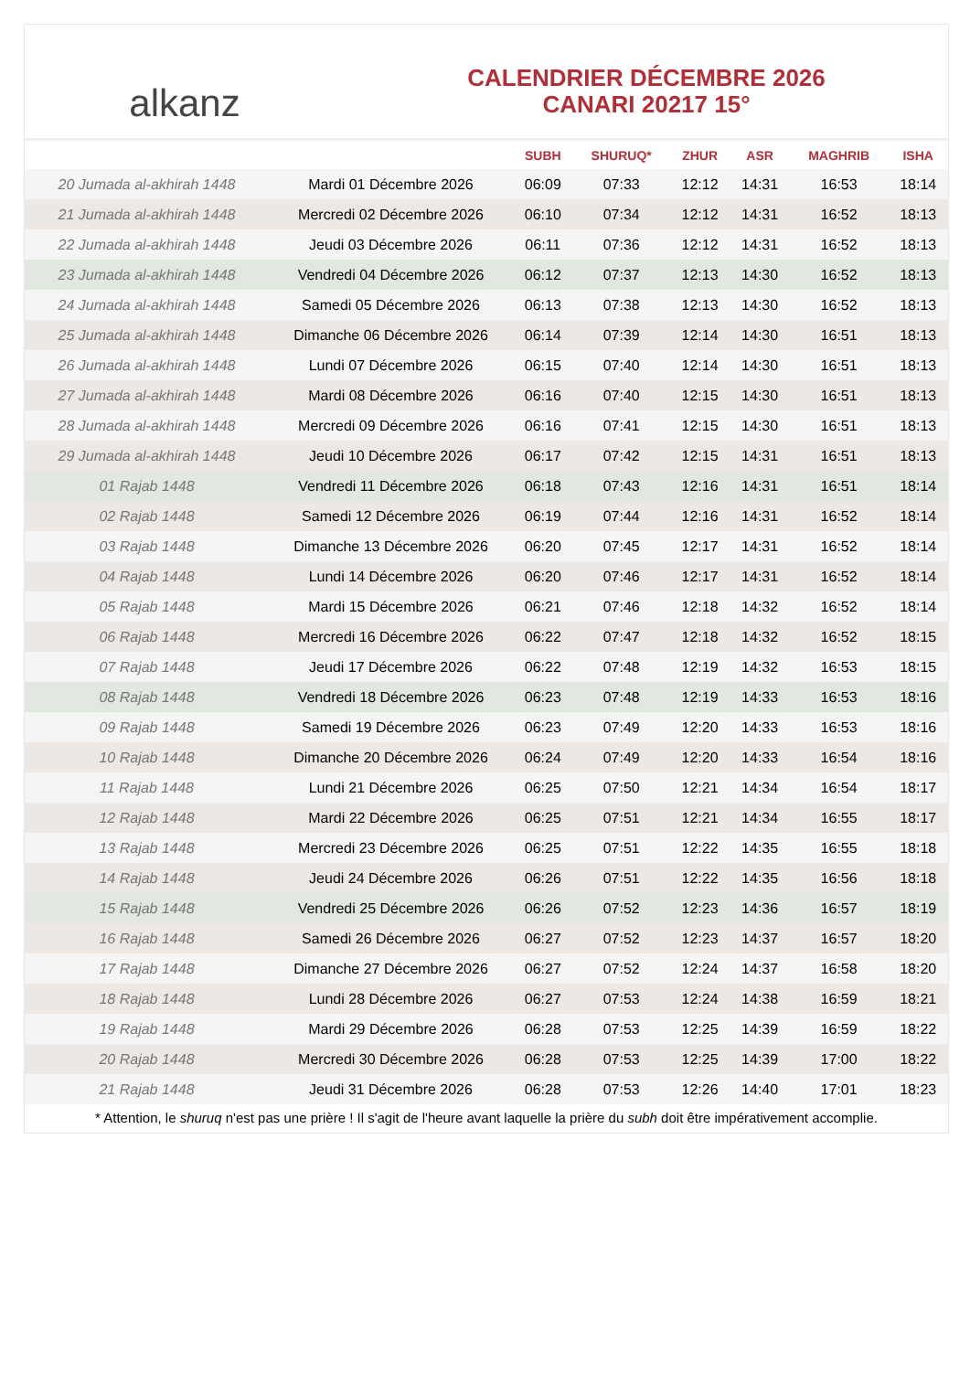alkanz
CALENDRIER DÉCEMBRE 2026
CANARI 20217 15°
| | | SUBH | SHURUQ* | ZHUR | ASR | MAGHRIB | ISHA |
| --- | --- | --- | --- | --- | --- | --- | --- |
| 20 Jumada al-akhirah 1448 | Mardi 01 Décembre 2026 | 06:09 | 07:33 | 12:12 | 14:31 | 16:53 | 18:14 |
| 21 Jumada al-akhirah 1448 | Mercredi 02 Décembre 2026 | 06:10 | 07:34 | 12:12 | 14:31 | 16:52 | 18:13 |
| 22 Jumada al-akhirah 1448 | Jeudi 03 Décembre 2026 | 06:11 | 07:36 | 12:12 | 14:31 | 16:52 | 18:13 |
| 23 Jumada al-akhirah 1448 | Vendredi 04 Décembre 2026 | 06:12 | 07:37 | 12:13 | 14:30 | 16:52 | 18:13 |
| 24 Jumada al-akhirah 1448 | Samedi 05 Décembre 2026 | 06:13 | 07:38 | 12:13 | 14:30 | 16:52 | 18:13 |
| 25 Jumada al-akhirah 1448 | Dimanche 06 Décembre 2026 | 06:14 | 07:39 | 12:14 | 14:30 | 16:51 | 18:13 |
| 26 Jumada al-akhirah 1448 | Lundi 07 Décembre 2026 | 06:15 | 07:40 | 12:14 | 14:30 | 16:51 | 18:13 |
| 27 Jumada al-akhirah 1448 | Mardi 08 Décembre 2026 | 06:16 | 07:40 | 12:15 | 14:30 | 16:51 | 18:13 |
| 28 Jumada al-akhirah 1448 | Mercredi 09 Décembre 2026 | 06:16 | 07:41 | 12:15 | 14:30 | 16:51 | 18:13 |
| 29 Jumada al-akhirah 1448 | Jeudi 10 Décembre 2026 | 06:17 | 07:42 | 12:15 | 14:31 | 16:51 | 18:13 |
| 01 Rajab 1448 | Vendredi 11 Décembre 2026 | 06:18 | 07:43 | 12:16 | 14:31 | 16:51 | 18:14 |
| 02 Rajab 1448 | Samedi 12 Décembre 2026 | 06:19 | 07:44 | 12:16 | 14:31 | 16:52 | 18:14 |
| 03 Rajab 1448 | Dimanche 13 Décembre 2026 | 06:20 | 07:45 | 12:17 | 14:31 | 16:52 | 18:14 |
| 04 Rajab 1448 | Lundi 14 Décembre 2026 | 06:20 | 07:46 | 12:17 | 14:31 | 16:52 | 18:14 |
| 05 Rajab 1448 | Mardi 15 Décembre 2026 | 06:21 | 07:46 | 12:18 | 14:32 | 16:52 | 18:14 |
| 06 Rajab 1448 | Mercredi 16 Décembre 2026 | 06:22 | 07:47 | 12:18 | 14:32 | 16:52 | 18:15 |
| 07 Rajab 1448 | Jeudi 17 Décembre 2026 | 06:22 | 07:48 | 12:19 | 14:32 | 16:53 | 18:15 |
| 08 Rajab 1448 | Vendredi 18 Décembre 2026 | 06:23 | 07:48 | 12:19 | 14:33 | 16:53 | 18:16 |
| 09 Rajab 1448 | Samedi 19 Décembre 2026 | 06:23 | 07:49 | 12:20 | 14:33 | 16:53 | 18:16 |
| 10 Rajab 1448 | Dimanche 20 Décembre 2026 | 06:24 | 07:49 | 12:20 | 14:33 | 16:54 | 18:16 |
| 11 Rajab 1448 | Lundi 21 Décembre 2026 | 06:25 | 07:50 | 12:21 | 14:34 | 16:54 | 18:17 |
| 12 Rajab 1448 | Mardi 22 Décembre 2026 | 06:25 | 07:51 | 12:21 | 14:34 | 16:55 | 18:17 |
| 13 Rajab 1448 | Mercredi 23 Décembre 2026 | 06:25 | 07:51 | 12:22 | 14:35 | 16:55 | 18:18 |
| 14 Rajab 1448 | Jeudi 24 Décembre 2026 | 06:26 | 07:51 | 12:22 | 14:35 | 16:56 | 18:18 |
| 15 Rajab 1448 | Vendredi 25 Décembre 2026 | 06:26 | 07:52 | 12:23 | 14:36 | 16:57 | 18:19 |
| 16 Rajab 1448 | Samedi 26 Décembre 2026 | 06:27 | 07:52 | 12:23 | 14:37 | 16:57 | 18:20 |
| 17 Rajab 1448 | Dimanche 27 Décembre 2026 | 06:27 | 07:52 | 12:24 | 14:37 | 16:58 | 18:20 |
| 18 Rajab 1448 | Lundi 28 Décembre 2026 | 06:27 | 07:53 | 12:24 | 14:38 | 16:59 | 18:21 |
| 19 Rajab 1448 | Mardi 29 Décembre 2026 | 06:28 | 07:53 | 12:25 | 14:39 | 16:59 | 18:22 |
| 20 Rajab 1448 | Mercredi 30 Décembre 2026 | 06:28 | 07:53 | 12:25 | 14:39 | 17:00 | 18:22 |
| 21 Rajab 1448 | Jeudi 31 Décembre 2026 | 06:28 | 07:53 | 12:26 | 14:40 | 17:01 | 18:23 |
* Attention, le shuruq n'est pas une prière ! Il s'agit de l'heure avant laquelle la prière du subh doit être impérativement accomplie.